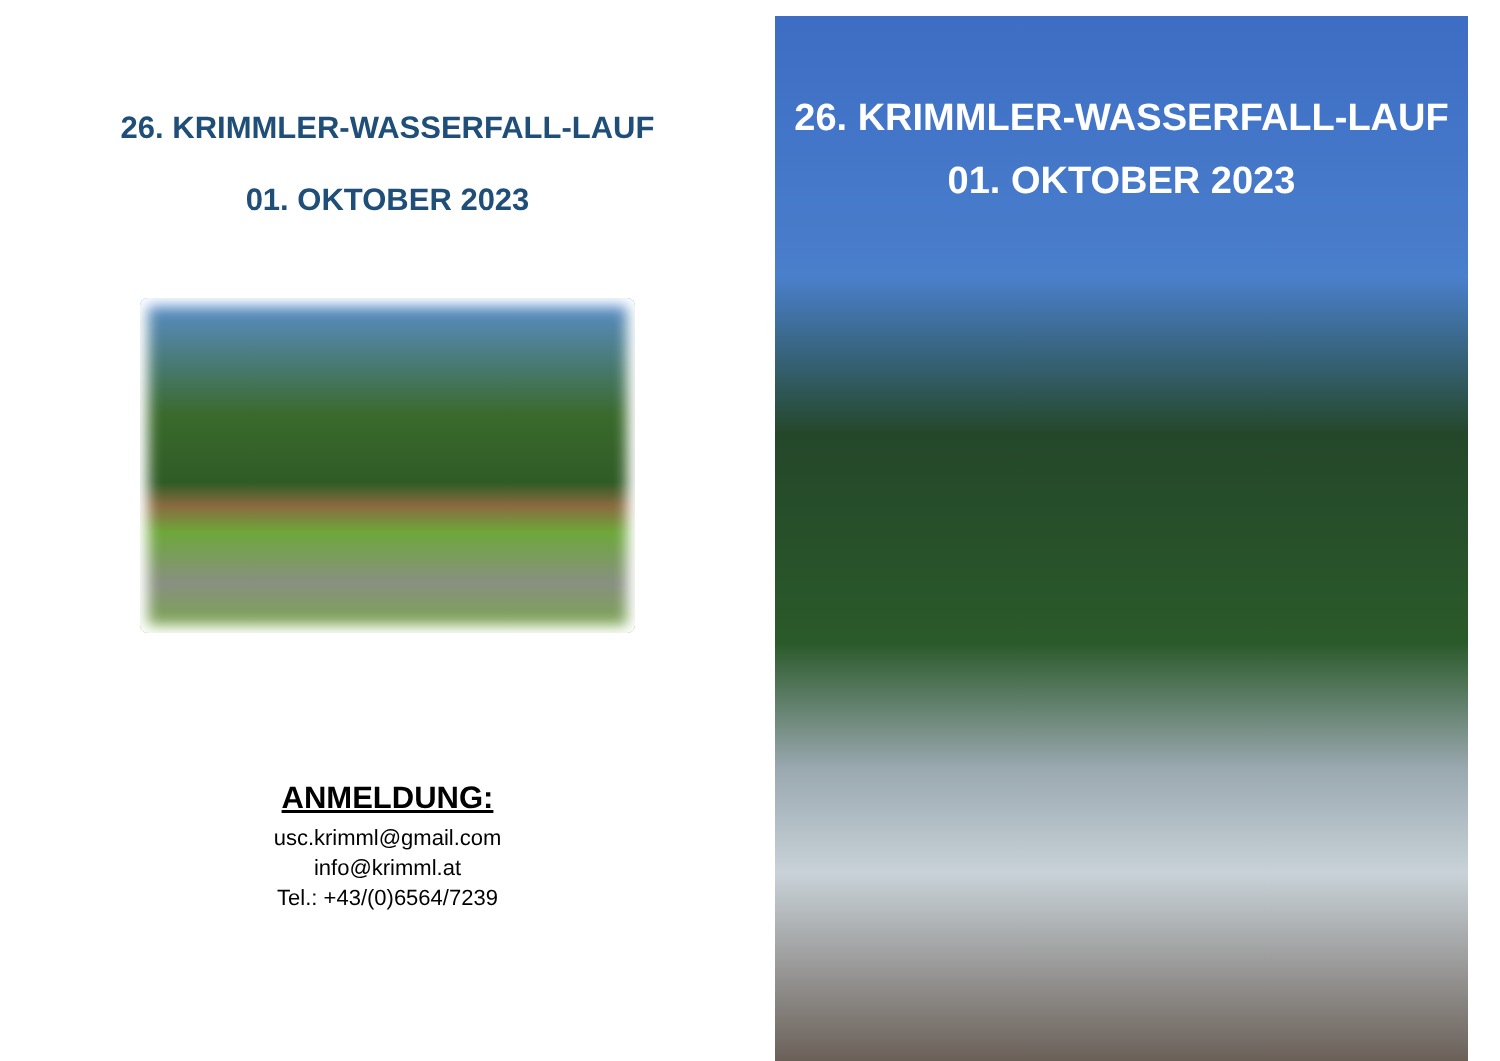26. KRIMMLER-WASSERFALL-LAUF
01. OKTOBER 2023
ANMELDUNG:
usc.krimml@gmail.com
info@krimml.at
Tel.: +43/(0)6564/7239
26. KRIMMLER-WASSERFALL-LAUF
01. OKTOBER 2023